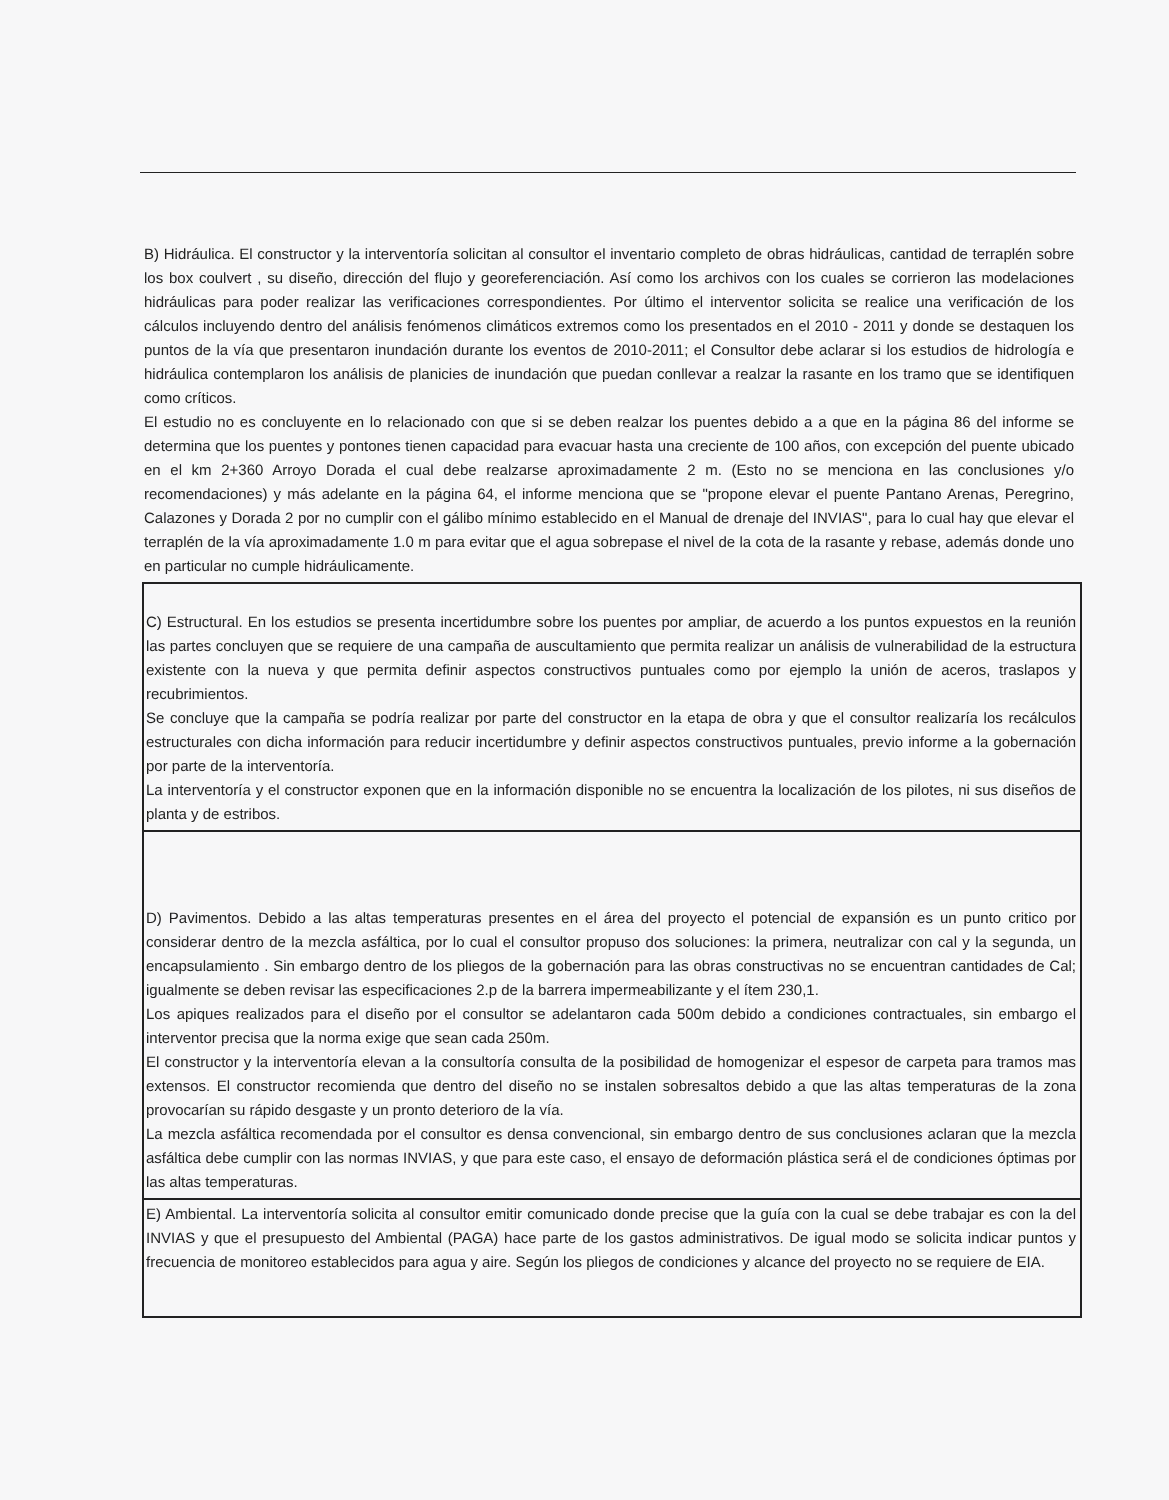B) Hidráulica. El constructor y la interventoría solicitan al consultor el inventario completo de obras hidráulicas, cantidad de terraplén sobre los box coulvert , su diseño, dirección del flujo y georeferenciación. Así como los archivos con los cuales se corrieron las modelaciones hidráulicas para poder realizar las verificaciones correspondientes. Por último el interventor solicita se realice una verificación de los cálculos incluyendo dentro del análisis fenómenos climáticos extremos como los presentados en el 2010 - 2011 y donde se destaquen los puntos de la vía que presentaron inundación durante los eventos de 2010-2011; el Consultor debe aclarar si los estudios de hidrología e hidráulica contemplaron los análisis de planicies de inundación que puedan conllevar a realzar la rasante en los tramo que se identifiquen como críticos.
El estudio no es concluyente en lo relacionado con que si se deben realzar los puentes debido a a que en la página 86 del informe se determina que los puentes y pontones tienen capacidad para evacuar hasta una creciente de 100 años, con excepción del puente ubicado en el km 2+360 Arroyo Dorada el cual debe realzarse aproximadamente 2 m. (Esto no se menciona en las conclusiones y/o recomendaciones) y más adelante en la página 64, el informe menciona que se "propone elevar el puente Pantano Arenas, Peregrino, Calazones y Dorada 2 por no cumplir con el gálibo mínimo establecido en el Manual de drenaje del INVIAS", para lo cual hay que elevar el terraplén de la vía aproximadamente 1.0 m para evitar que el agua sobrepase el nivel de la cota de la rasante y rebase, además donde uno en particular no cumple hidráulicamente.
| C) Estructural. En los estudios se presenta incertidumbre sobre los puentes por ampliar, de acuerdo a los puntos expuestos en la reunión las partes concluyen que se requiere de una campaña de auscultamiento que permita realizar un análisis de vulnerabilidad de la estructura existente con la nueva y que permita definir aspectos constructivos puntuales como por ejemplo la unión de aceros, traslapos y recubrimientos. Se concluye que la campaña se podría realizar por parte del constructor en la etapa de obra y que el consultor realizaría los recálculos estructurales con dicha información para reducir incertidumbre y definir aspectos constructivos puntuales, previo informe a la gobernación por parte de la interventoría. La interventoría y el constructor exponen que en la información disponible no se encuentra la localización de los pilotes, ni sus diseños de planta y de estribos. |
| D) Pavimentos. Debido a las altas temperaturas presentes en el área del proyecto el potencial de expansión es un punto critico por considerar dentro de la mezcla asfáltica, por lo cual el consultor propuso dos soluciones: la primera, neutralizar con cal y la segunda, un encapsulamiento . Sin embargo dentro de los pliegos de la gobernación para las obras constructivas no se encuentran cantidades de Cal; igualmente se deben revisar las especificaciones 2.p de la barrera impermeabilizante y el ítem 230,1. Los apiques realizados para el diseño por el consultor se adelantaron cada 500m debido a condiciones contractuales, sin embargo el interventor precisa que la norma exige que sean cada 250m. El constructor y la interventoría elevan a la consultoría consulta de la posibilidad de homogenizar el espesor de carpeta para tramos mas extensos. El constructor recomienda que dentro del diseño no se instalen sobresaltos debido a que las altas temperaturas de la zona provocarían su rápido desgaste y un pronto deterioro de la vía. La mezcla asfáltica recomendada por el consultor es densa convencional, sin embargo dentro de sus conclusiones aclaran que la mezcla asfáltica debe cumplir con las normas INVIAS, y que para este caso, el ensayo de deformación plástica será el de condiciones óptimas por las altas temperaturas. |
| E) Ambiental. La interventoría solicita al consultor emitir comunicado donde precise que la guía con la cual se debe trabajar es con la del INVIAS y que el presupuesto del Ambiental (PAGA) hace parte de los gastos administrativos. De igual modo se solicita indicar puntos y frecuencia de monitoreo establecidos para agua y aire. Según los pliegos de condiciones y alcance del proyecto no se requiere de EIA. |